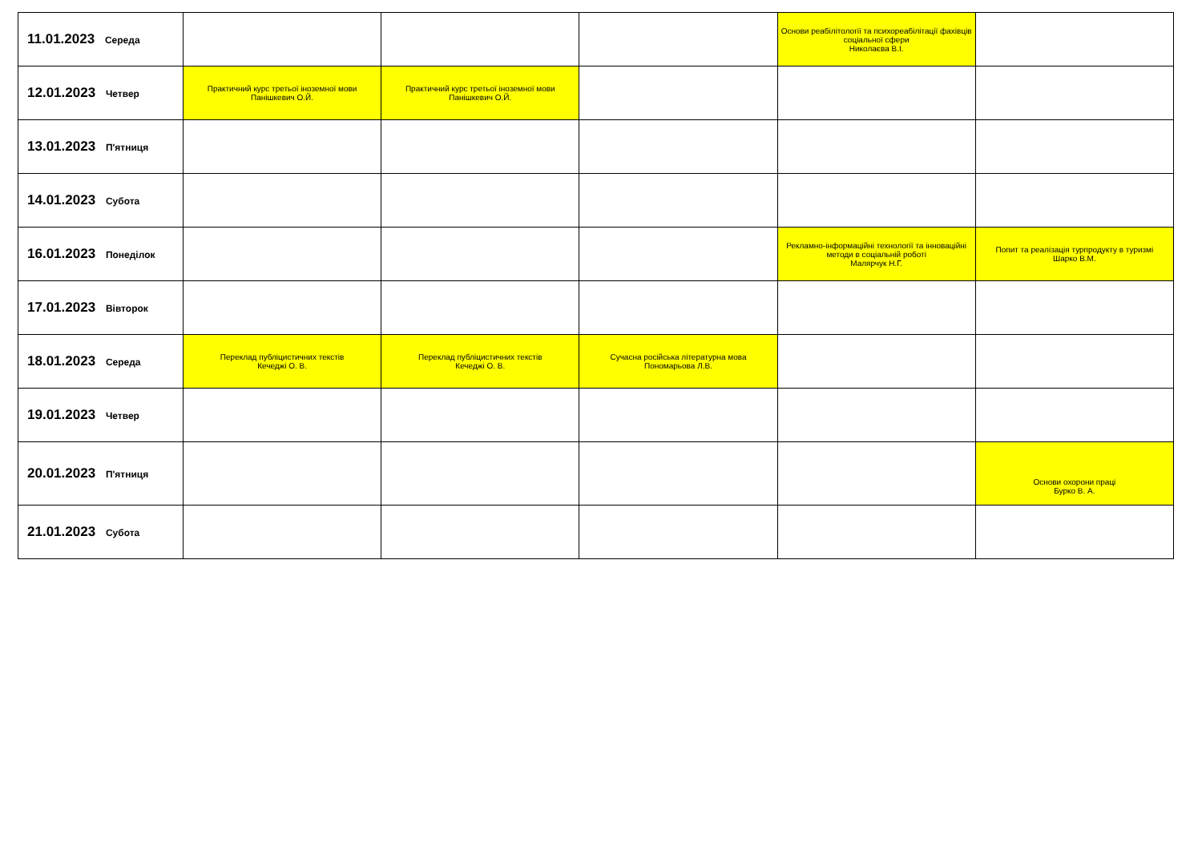| 11.01.2023 Середа | | | | Основи реабілітології та психореабілітації фахівців соціальної сфери Николаєва В.І. | |
| 12.01.2023 Четвер | Практичний курс третьої іноземної мови Панішкевич О.Й. | Практичний курс третьої іноземної мови Панішкевич О.Й. | | | |
| 13.01.2023 П'ятниця | | | | | |
| 14.01.2023 Субота | | | | | |
| 16.01.2023 Понеділок | | | | Рекламно-інформаційні технології та інноваційні методи в соціальній роботі Малярчук Н.Г. | Попит та реалізація турпродукту в туризмі Шарко В.М. |
| 17.01.2023 Вівторок | | | | | |
| 18.01.2023 Середа | Переклад публіцистичних текстів Кечеджі О. В. | Переклад публіцистичних текстів Кечеджі О. В. | Сучасна російська літературна мова Пономарьова Л.В. | | |
| 19.01.2023 Четвер | | | | | |
| 20.01.2023 П'ятниця | | | | | Основи охорони праці Бурко В. А. |
| 21.01.2023 Субота | | | | | |